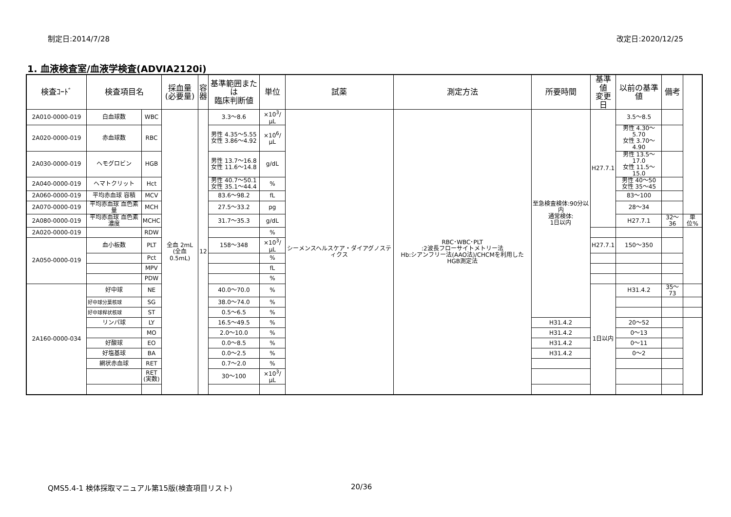制定日:2014/7/28 改定日:2020/12/25
1. 血液検査室/血液学検査(ADVIA2120i)
| 検査ｺｰﾄﾞ | 検査項目名 | | 採血量 (必要量) | 容 器 | 基準範囲または 臨床判断値 | 単位 | 試薬 | 測定方法 | 所要時間 | 基準値 変更日 | 以前の基準値 | 備考 | |
| --- | --- | --- | --- | --- | --- | --- | --- | --- | --- | --- | --- | --- | --- |
| 2A010-0000-019 | 白血球数 | WBC | 全血 2mL (全血 0.5mL) | 12 | 3.3～8.6 | ×10<sup>3</sup>/μL | シーメンスヘルスケア・ダイアグノスティクス | RBC･WBC･PLT :2波長フローサイトメトリー法 Hb:シアンフリー法(AAO法)/CHCMを利用したHGB測定法 | 至急検査検体:90分以内 通常検体: 1日以内 | H27.7.1 | 3.5～8.5 | | |
| 2A020-0000-019 | 赤血球数 | RBC | | | 男性 4.35～5.55 女性 3.86～4.92 | ×10<sup>6</sup>/μL | | | | | 男性 4.30～5.70 女性 3.70～4.90 | | |
| 2A030-0000-019 | ヘモグロビン | HGB | | | 男性 13.7～16.8 女性 11.6～14.8 | g/dL | | | | | 男性 13.5～17.0 女性 11.5～15.0 | | |
| 2A040-0000-019 | ヘマトクリット | Hct | | | 男性 40.7～50.1 女性 35.1～44.4 | % | | | | | 男性 40～50 女性 35～45 | | |
| 2A060-0000-019 | 平均赤血球 容積 | MCV | | | 83.6～98.2 | fL | | | | | 83～100 | | |
| 2A070-0000-019 | 平均赤血球 血色素量 | MCH | | | 27.5～33.2 | pg | | | | | 28～34 | | |
| 2A080-0000-019 | 平均赤血球 血色素濃度 | MCHC | | | 31.7～35.3 | g/dL | | | | | H27.7.1 | 32～36 | 単位% |
| 2A020-0000-019 | | RDW | | | | % | | | | | | | |
| 2A050-0000-019 | 血小板数 | PLT | | | 158～348 | ×10<sup>3</sup>/μL | | | | H27.7.1 | 150～350 | | |
| | | Pct | | | | % | | | | | | | |
| | | MPV | | | | fL | | | | | | | |
| | | PDW | | | | % | | | | | | | |
| 2A160-0000-034 | 好中球 | NE | | | 40.0～70.0 | % | | | | 1日以内 | H31.4.2 | 35～73 | |
| | 好中球分葉核球 | SG | | | 38.0～74.0 | % | | | | | | | |
| | 好中球桿状核球 | ST | | | 0.5～6.5 | % | | | | | | | |
| | リンパ球 | LY | | | 16.5～49.5 | % | | | H31.4.2 | | 20～52 | | |
| | | MO | | | 2.0～10.0 | % | | | H31.4.2 | | 0～13 | | |
| | 好酸球 | EO | | | 0.0～8.5 | % | | | H31.4.2 | | 0～11 | | |
| | 好塩基球 | BA | | | 0.0～2.5 | % | | | H31.4.2 | | 0～2 | | |
| | 網状赤血球 | RET | | | 0.7～2.0 | % | | | | | | | |
| | | RET (実数) | | | 30～100 | ×10<sup>3</sup>/μL | | | | | | | |
QMS5.4-1 検体採取マニュアル第15版(検査項目リスト)
20/36